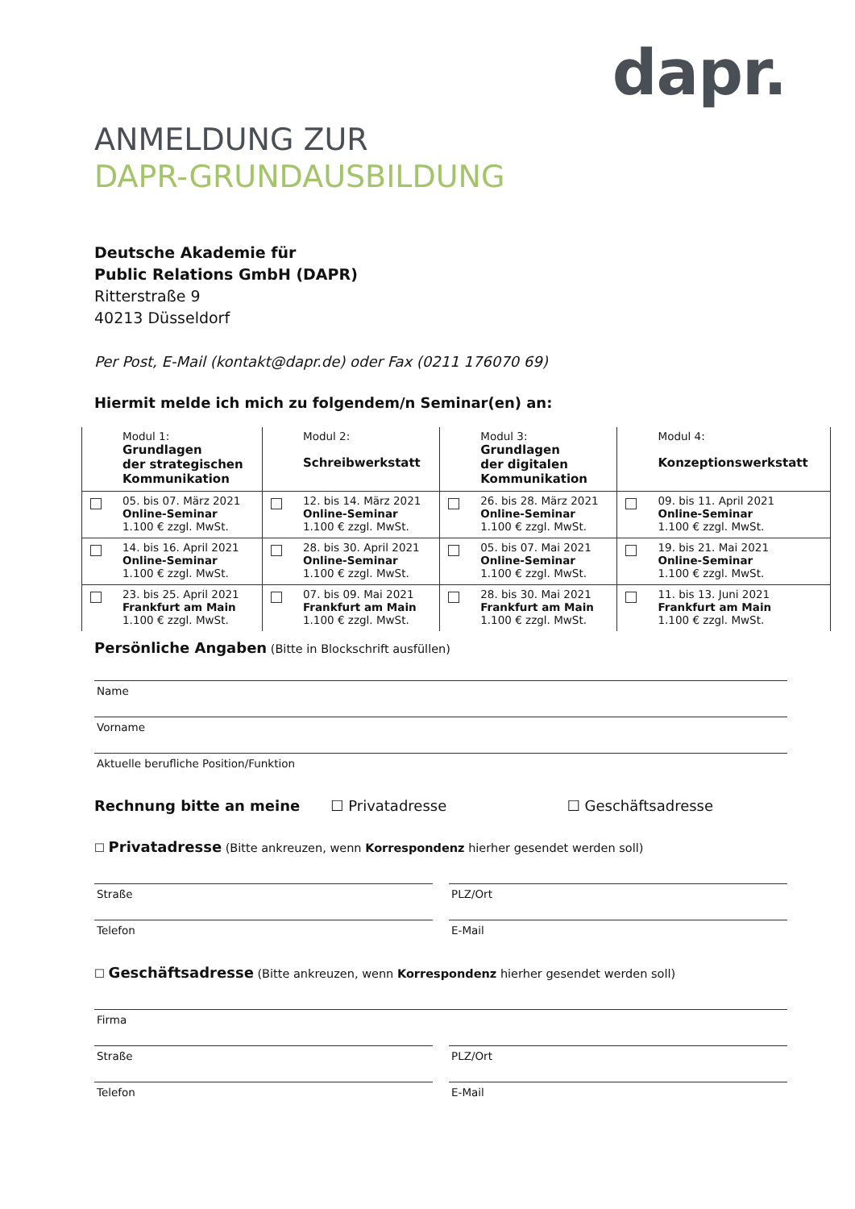dapr.
ANMELDUNG ZUR
DAPR-GRUNDAUSBILDUNG
Deutsche Akademie für
Public Relations GmbH (DAPR)
Ritterstraße 9
40213 Düsseldorf
Per Post, E-Mail (kontakt@dapr.de) oder Fax (0211 176070 69)
Hiermit melde ich mich zu folgendem/n Seminar(en) an:
| | Modul 1: Grundlagen der strategischen Kommunikation | | Modul 2: Schreibwerkstatt | | Modul 3: Grundlagen der digitalen Kommunikation | | Modul 4: Konzeptionswerkstatt |
| | 05. bis 07. März 2021 Online-Seminar 1.100 € zzgl. MwSt. | | 12. bis 14. März 2021 Online-Seminar 1.100 € zzgl. MwSt. | | 26. bis 28. März 2021 Online-Seminar 1.100 € zzgl. MwSt. | | 09. bis 11. April 2021 Online-Seminar 1.100 € zzgl. MwSt. |
| | 14. bis 16. April 2021 Online-Seminar 1.100 € zzgl. MwSt. | | 28. bis 30. April 2021 Online-Seminar 1.100 € zzgl. MwSt. | | 05. bis 07. Mai 2021 Online-Seminar 1.100 € zzgl. MwSt. | | 19. bis 21. Mai 2021 Online-Seminar 1.100 € zzgl. MwSt. |
| | 23. bis 25. April 2021 Frankfurt am Main 1.100 € zzgl. MwSt. | | 07. bis 09. Mai 2021 Frankfurt am Main 1.100 € zzgl. MwSt. | | 28. bis 30. Mai 2021 Frankfurt am Main 1.100 € zzgl. MwSt. | | 11. bis 13. Juni 2021 Frankfurt am Main 1.100 € zzgl. MwSt. |
Persönliche Angaben (Bitte in Blockschrift ausfüllen)
Name
Vorname
Aktuelle berufliche Position/Funktion
Rechnung bitte an meine ☐ Privatadresse ☐ Geschäftsadresse
☐ Privatadresse (Bitte ankreuzen, wenn Korrespondenz hierher gesendet werden soll)
Straße PLZ/Ort
Telefon E-Mail
☐ Geschäftsadresse (Bitte ankreuzen, wenn Korrespondenz hierher gesendet werden soll)
Firma
Straße PLZ/Ort
Telefon E-Mail